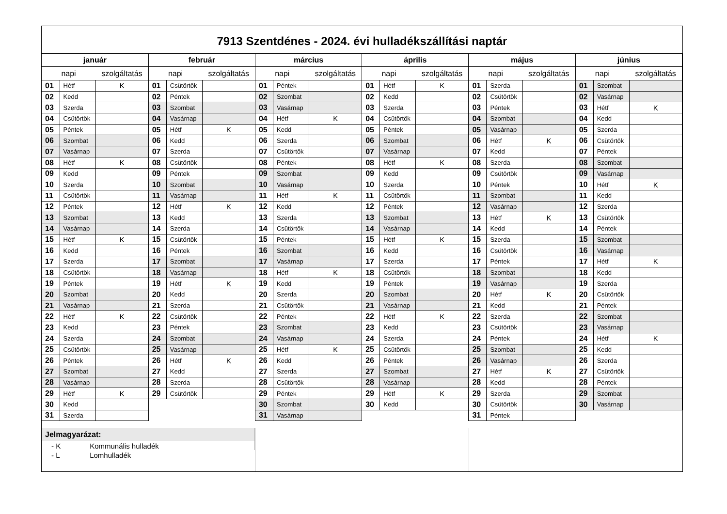7913 Szentdénes - 2024. évi hulladékszállítási naptár
| január | | | február | | | március | | | április | | | május | | | június | | |
| --- | --- | --- | --- | --- | --- | --- | --- | --- | --- | --- | --- | --- | --- | --- | --- | --- | --- |
| napi | | szolgáltatás | napi | | szolgáltatás | napi | | szolgáltatás | napi | | szolgáltatás | napi | | szolgáltatás | napi | | szolgáltatás |
| 01 | Hétf | K | 01 | Csütörtök | | 01 | Péntek | | 01 | Hétf | K | 01 | Szerda | | 01 | Szombat | |
| 02 | Kedd | | 02 | Péntek | | 02 | Szombat | | 02 | Kedd | | 02 | Csütörtök | | 02 | Vasárnap | |
| 03 | Szerda | | 03 | Szombat | | 03 | Vasárnap | | 03 | Szerda | | 03 | Péntek | | 03 | Hétf | K |
| 04 | Csütörtök | | 04 | Vasárnap | | 04 | Hétf | K | 04 | Csütörtök | | 04 | Szombat | | 04 | Kedd | |
| 05 | Péntek | | 05 | Hétf | K | 05 | Kedd | | 05 | Péntek | | 05 | Vasárnap | | 05 | Szerda | |
| 06 | Szombat | | 06 | Kedd | | 06 | Szerda | | 06 | Szombat | | 06 | Hétf | K | 06 | Csütörtök | |
| 07 | Vasárnap | | 07 | Szerda | | 07 | Csütörtök | | 07 | Vasárnap | | 07 | Kedd | | 07 | Péntek | |
| 08 | Hétf | K | 08 | Csütörtök | | 08 | Péntek | | 08 | Hétf | K | 08 | Szerda | | 08 | Szombat | |
| 09 | Kedd | | 09 | Péntek | | 09 | Szombat | | 09 | Kedd | | 09 | Csütörtök | | 09 | Vasárnap | |
| 10 | Szerda | | 10 | Szombat | | 10 | Vasárnap | | 10 | Szerda | | 10 | Péntek | | 10 | Hétf | K |
| 11 | Csütörtök | | 11 | Vasárnap | | 11 | Hétf | K | 11 | Csütörtök | | 11 | Szombat | | 11 | Kedd | |
| 12 | Péntek | | 12 | Hétf | K | 12 | Kedd | | 12 | Péntek | | 12 | Vasárnap | | 12 | Szerda | |
| 13 | Szombat | | 13 | Kedd | | 13 | Szerda | | 13 | Szombat | | 13 | Hétf | K | 13 | Csütörtök | |
| 14 | Vasárnap | | 14 | Szerda | | 14 | Csütörtök | | 14 | Vasárnap | | 14 | Kedd | | 14 | Péntek | |
| 15 | Hétf | K | 15 | Csütörtök | | 15 | Péntek | | 15 | Hétf | K | 15 | Szerda | | 15 | Szombat | |
| 16 | Kedd | | 16 | Péntek | | 16 | Szombat | | 16 | Kedd | | 16 | Csütörtök | | 16 | Vasárnap | |
| 17 | Szerda | | 17 | Szombat | | 17 | Vasárnap | | 17 | Szerda | | 17 | Péntek | | 17 | Hétf | K |
| 18 | Csütörtök | | 18 | Vasárnap | | 18 | Hétf | K | 18 | Csütörtök | | 18 | Szombat | | 18 | Kedd | |
| 19 | Péntek | | 19 | Hétf | K | 19 | Kedd | | 19 | Péntek | | 19 | Vasárnap | | 19 | Szerda | |
| 20 | Szombat | | 20 | Kedd | | 20 | Szerda | | 20 | Szombat | | 20 | Hétf | K | 20 | Csütörtök | |
| 21 | Vasárnap | | 21 | Szerda | | 21 | Csütörtök | | 21 | Vasárnap | | 21 | Kedd | | 21 | Péntek | |
| 22 | Hétf | K | 22 | Csütörtök | | 22 | Péntek | | 22 | Hétf | K | 22 | Szerda | | 22 | Szombat | |
| 23 | Kedd | | 23 | Péntek | | 23 | Szombat | | 23 | Kedd | | 23 | Csütörtök | | 23 | Vasárnap | |
| 24 | Szerda | | 24 | Szombat | | 24 | Vasárnap | | 24 | Szerda | | 24 | Péntek | | 24 | Hétf | K |
| 25 | Csütörtök | | 25 | Vasárnap | | 25 | Hétf | K | 25 | Csütörtök | | 25 | Szombat | | 25 | Kedd | |
| 26 | Péntek | | 26 | Hétf | K | 26 | Kedd | | 26 | Péntek | | 26 | Vasárnap | | 26 | Szerda | |
| 27 | Szombat | | 27 | Kedd | | 27 | Szerda | | 27 | Szombat | | 27 | Hétf | K | 27 | Csütörtök | |
| 28 | Vasárnap | | 28 | Szerda | | 28 | Csütörtök | | 28 | Vasárnap | | 28 | Kedd | | 28 | Péntek | |
| 29 | Hétf | K | 29 | Csütörtök | | 29 | Péntek | | 29 | Hétf | K | 29 | Szerda | | 29 | Szombat | |
| 30 | Kedd | | | | | 30 | Szombat | | 30 | Kedd | | 30 | Csütörtök | | 30 | Vasárnap | |
| 31 | Szerda | | | | | 31 | Vasárnap | | | | | 31 | Péntek | | | | |
Jelmagyarázat:
- K Kommunális hulladék
- L Lomhulladék